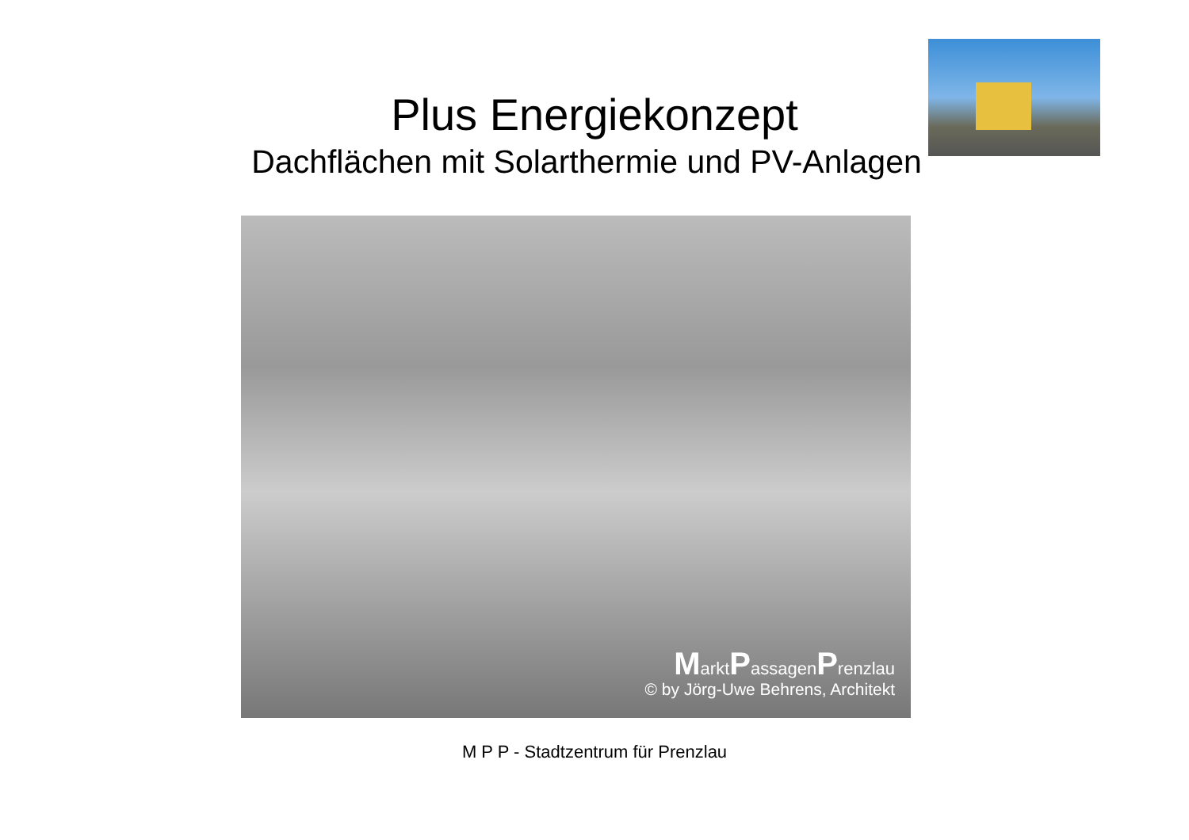Plus Energiekonzept
Dachflächen mit Solarthermie und PV-Anlagen
MarktPassagenPrenzlau
© by Jörg-Uwe Behrens, Architekt
M P P - Stadtzentrum für Prenzlau